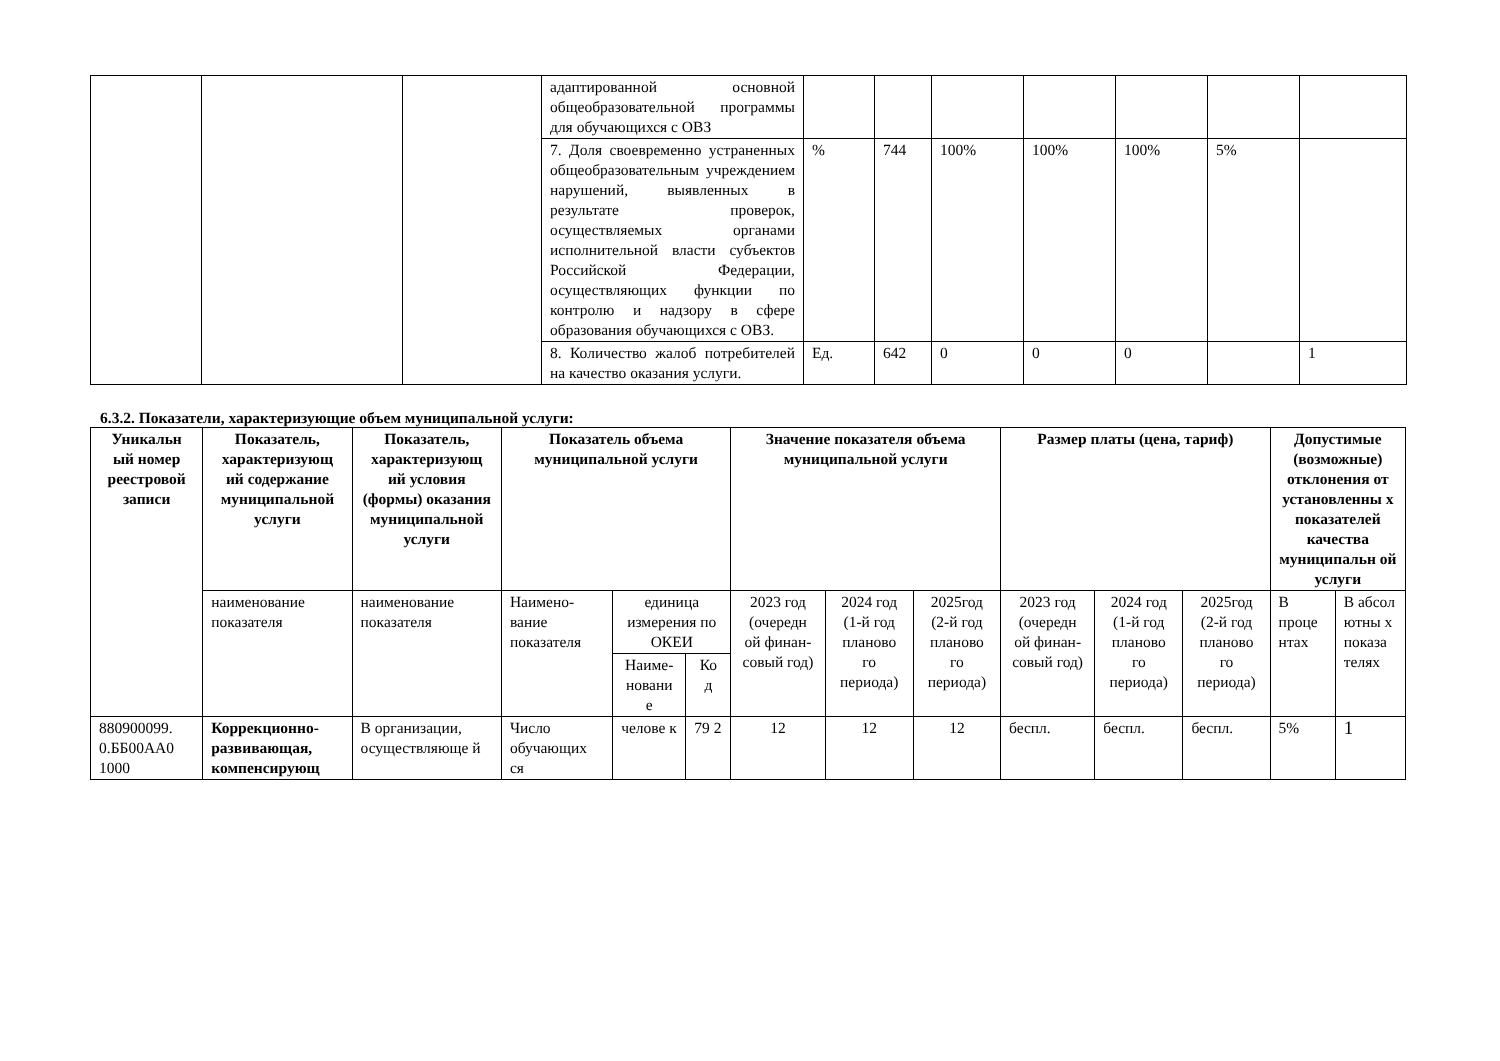| | | | адаптированной основной общеобразовательной программы для обучающихся с ОВЗ | | | | | | | |
| | | | 7. Доля своевременно устраненных общеобразовательным учреждением нарушений, выявленных в результате проверок, осуществляемых органами исполнительной власти субъектов Российской Федерации, осуществляющих функции по контролю и надзору в сфере образования обучающихся с ОВЗ. | % | 744 | 100% | 100% | 100% | 5% | |
| | | | 8. Количество жалоб потребителей на качество оказания услуги. | Ед. | 642 | 0 | 0 | 0 | | 1 |
6.3.2. Показатели, характеризующие объем муниципальной услуги:
| Уникальн ый номер реестровой записи | Показатель, характеризующ ий содержание муниципальной услуги | Показатель, характеризующ ий условия (формы) оказания муниципальной услуги | Показатель объема муниципальной услуги | | | Значение показателя объема муниципальной услуги | | | Размер платы (цена, тариф) | | | Допустимые (возможные) отклонения от установленны х показателей качества муниципальн ой услуги | |
| --- | --- | --- | --- | --- | --- | --- | --- | --- | --- | --- | --- | --- | --- |
| | наименование показателя | наименование показателя | Наимено-вание показателя | единица измерения по ОКЕИ | | 2023 год (очередн ой финан-совый год) | 2024 год (1-й год планово го периода) | 2025год (2-й год планово го периода) | 2023 год (очередн ой финан-совый год) | 2024 год (1-й год планово го периода) | 2025год (2-й год планово го периода) | В проце нтах | В абсол ютны х показа телях |
| | | | | Наиме-новани е | Ко д | | | | | | | | |
| 880900099. 0.ББ00АА0 1000 | Коррекционно-развивающая, компенсирующ | В организации, осуществляюще й | Число обучающих ся | челове к | 79 2 | 12 | 12 | 12 | беспл. | беспл. | беспл. | 5% | 1 |